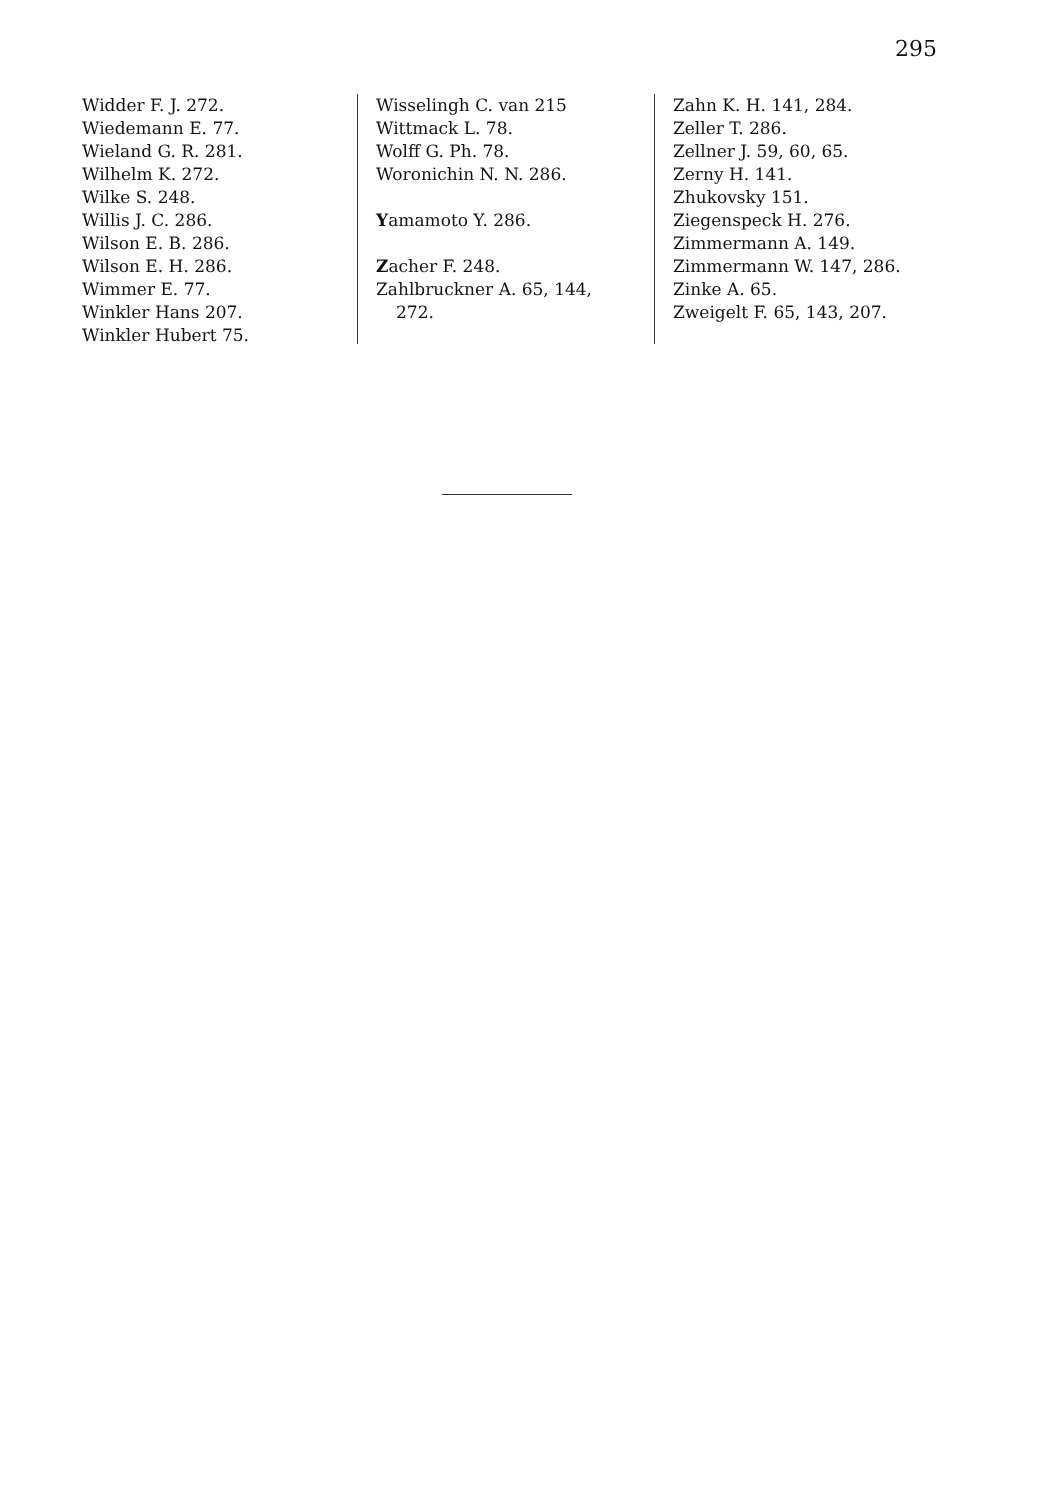295
Widder F. J. 272.
Wiedemann E. 77.
Wieland G. R. 281.
Wilhelm K. 272.
Wilke S. 248.
Willis J. C. 286.
Wilson E. B. 286.
Wilson E. H. 286.
Wimmer E. 77.
Winkler Hans 207.
Winkler Hubert 75.
Wisselingh C. van 215
Wittmack L. 78.
Wolff G. Ph. 78.
Woronichin N. N. 286.
Yamamoto Y. 286.
Zacher F. 248.
Zahlbruckner A. 65, 144,
272.
Zahn K. H. 141, 284.
Zeller T. 286.
Zellner J. 59, 60, 65.
Zerny H. 141.
Zhukovsky 151.
Ziegenspeck H. 276.
Zimmermann A. 149.
Zimmermann W. 147, 286.
Zinke A. 65.
Zweigelt F. 65, 143, 207.